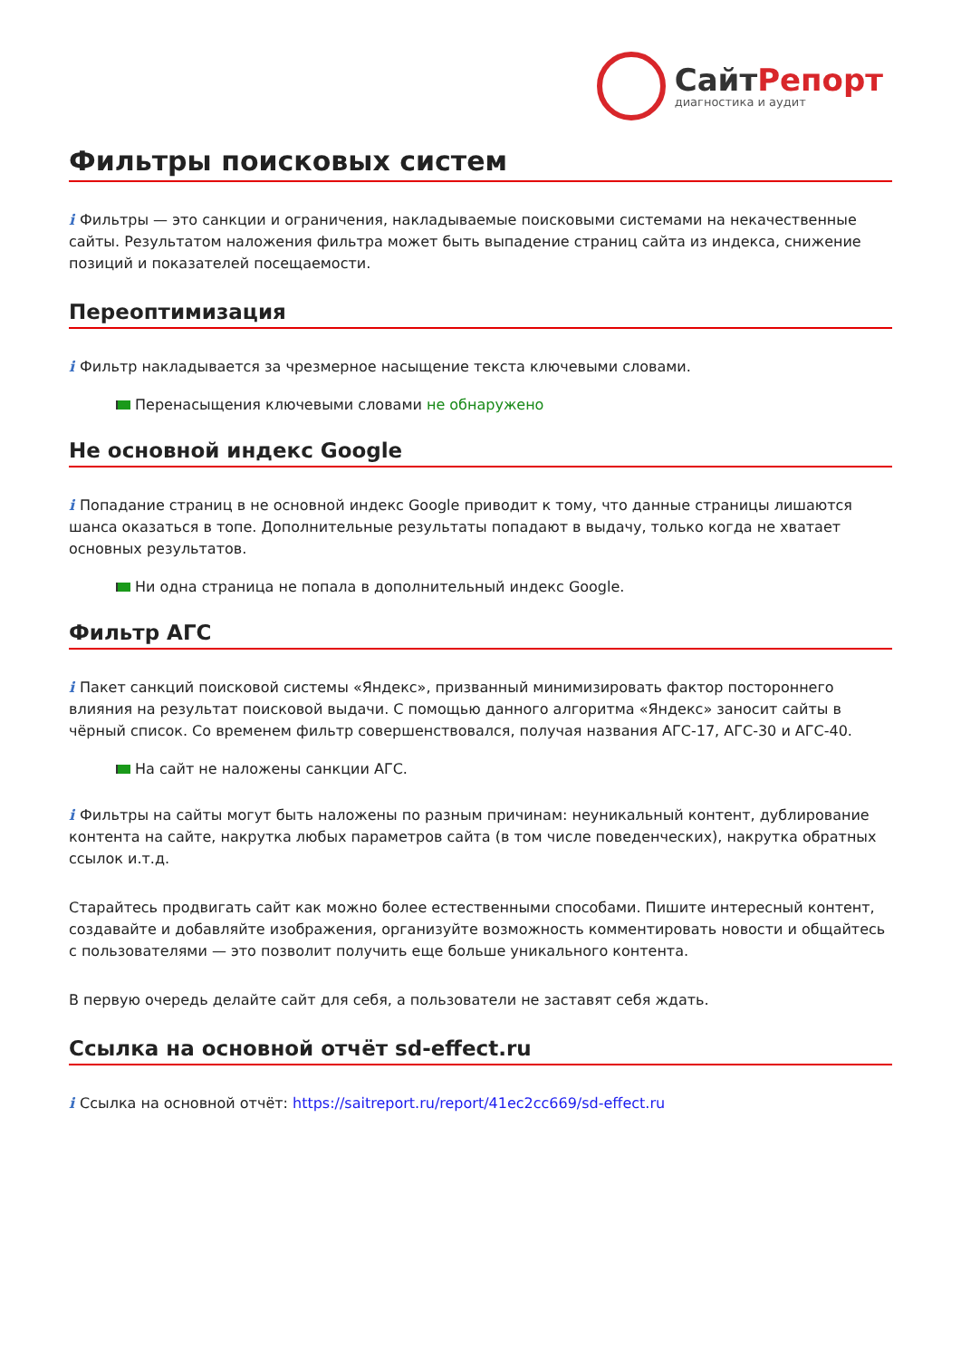СайтРепорт
диагностика и аудит
Фильтры поисковых систем
i Фильтры — это санкции и ограничения, накладываемые поисковыми системами на некачественные сайты. Результатом наложения фильтра может быть выпадение страниц сайта из индекса, снижение позиций и показателей посещаемости.
Переоптимизация
i Фильтр накладывается за чрезмерное насыщение текста ключевыми словами.
Перенасыщения ключевыми словами не обнаружено
Не основной индекс Google
i Попадание страниц в не основной индекс Google приводит к тому, что данные страницы лишаются шанса оказаться в топе. Дополнительные результаты попадают в выдачу, только когда не хватает основных результатов.
Ни одна страница не попала в дополнительный индекс Google.
Фильтр АГС
i Пакет санкций поисковой системы «Яндекс», призванный минимизировать фактор постороннего влияния на результат поисковой выдачи. С помощью данного алгоритма «Яндекс» заносит сайты в чёрный список. Со временем фильтр совершенствовался, получая названия АГС-17, АГС-30 и АГС-40.
На сайт не наложены санкции АГС.
i Фильтры на сайты могут быть наложены по разным причинам: неуникальный контент, дублирование контента на сайте, накрутка любых параметров сайта (в том числе поведенческих), накрутка обратных ссылок и.т.д.
Старайтесь продвигать сайт как можно более естественными способами. Пишите интересный контент, создавайте и добавляйте изображения, организуйте возможность комментировать новости и общайтесь с пользователями — это позволит получить еще больше уникального контента.
В первую очередь делайте сайт для себя, а пользователи не заставят себя ждать.
Ссылка на основной отчёт sd-effect.ru
i Ссылка на основной отчёт: https://saitreport.ru/report/41ec2cc669/sd-effect.ru